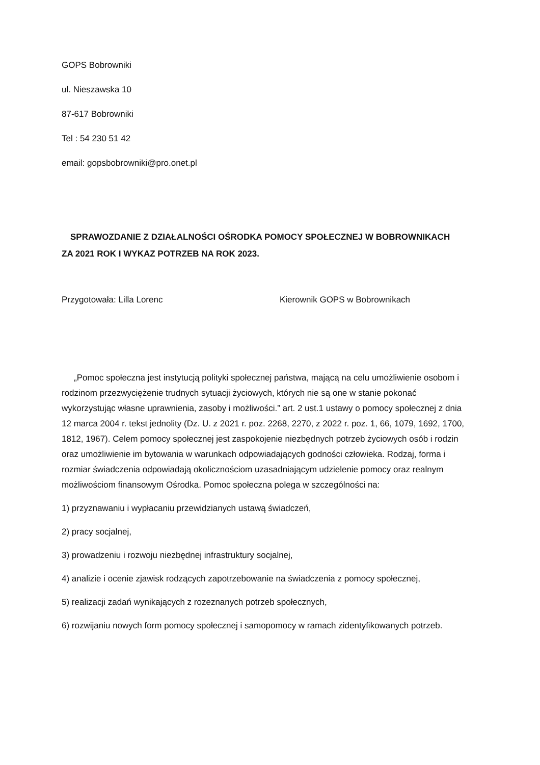GOPS Bobrowniki
ul. Nieszawska 10
87-617 Bobrowniki
Tel : 54 230 51 42
email: gopsbobrowniki@pro.onet.pl
SPRAWOZDANIE Z DZIAŁALNOŚCI OŚRODKA POMOCY SPOŁECZNEJ W BOBROWNIKACH
ZA 2021 ROK I WYKAZ POTRZEB NA ROK 2023.
Przygotowała: Lilla Lorenc Kierownik GOPS w Bobrownikach
„Pomoc społeczna jest instytucją polityki społecznej państwa, mającą na celu umożliwienie osobom i rodzinom przezwyciężenie trudnych sytuacji życiowych, których nie są one w stanie pokonać wykorzystując własne uprawnienia, zasoby i możliwości.” art. 2 ust.1 ustawy o pomocy społecznej z dnia 12 marca 2004 r. tekst jednolity (Dz. U. z 2021 r. poz. 2268, 2270, z 2022 r. poz. 1, 66, 1079, 1692, 1700, 1812, 1967). Celem pomocy społecznej jest zaspokojenie niezbędnych potrzeb życiowych osób i rodzin oraz umożliwienie im bytowania w warunkach odpowiadających godności człowieka. Rodzaj, forma i rozmiar świadczenia odpowiadają okolicznościom uzasadniającym udzielenie pomocy oraz realnym możliwościom finansowym Ośrodka. Pomoc społeczna polega w szczególności na:
1) przyznawaniu i wypłacaniu przewidzianych ustawą świadczeń,
2) pracy socjalnej,
3) prowadzeniu i rozwoju niezbędnej infrastruktury socjalnej,
4) analizie i ocenie zjawisk rodzących zapotrzebowanie na świadczenia z pomocy społecznej,
5) realizacji zadań wynikających z rozeznanych potrzeb społecznych,
6) rozwijaniu nowych form pomocy społecznej i samopomocy w ramach zidentyfikowanych potrzeb.